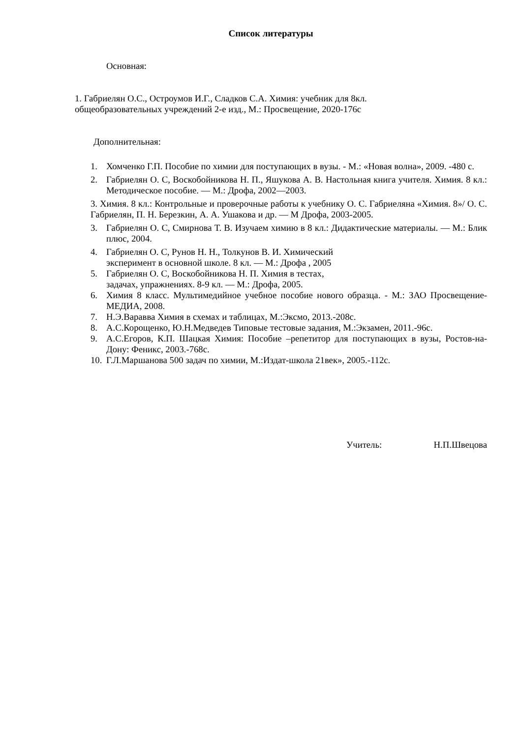Список литературы
Основная:
1. Габриелян О.С., Остроумов И.Г., Сладков С.А. Химия: учебник для 8кл.
общеобразовательных учреждений 2-е изд., М.: Просвещение, 2020-176с
Дополнительная:
1. Хомченко Г.П. Пособие по химии для поступающих в вузы. - М.: «Новая волна», 2009. -480 с.
2. Габриелян О. С, Воскобойникова Н. П., Яшукова А. В. Настольная книга учителя. Химия. 8 кл.: Методическое пособие. — М.: Дрофа, 2002—2003.
3. Химия. 8 кл.: Контрольные и проверочные работы к учебнику О. С. Габриеляна «Химия. 8»/ О. С. Габриелян, П. Н. Березкин, А. А. Ушакова и др. — М Дрофа, 2003-2005.
3. Габриелян О. С, Смирнова Т. В. Изучаем химию в 8 кл.: Дидактические материалы. — М.: Блик плюс, 2004.
4. Габриелян О. С, Рунов Н. Н., Толкунов В. И. Химический
эксперимент в основной школе. 8 кл. — М.: Дрофа , 2005
5. Габриелян О. С, Воскобойникова Н. П. Химия в тестах,
задачах, упражнениях. 8-9 кл. — М.: Дрофа, 2005.
6. Химия 8 класс. Мультимедийное учебное пособие нового образца. - М.: ЗАО Просвещение-МЕДИА, 2008.
7. Н.Э.Варавва Химия в схемах и таблицах, М.:Эксмо, 2013.-208с.
8. А.С.Корощенко, Ю.Н.Медведев Типовые тестовые задания, М.:Экзамен, 2011.-96с.
9. А.С.Егоров, К.П. Шацкая Химия: Пособие –репетитор для поступающих в вузы, Ростов-на-Дону: Феникс, 2003.-768с.
10. Г.Л.Маршанова 500 задач по химии, М.:Издат-школа 21век», 2005.-112с.
Учитель: Н.П.Швецова